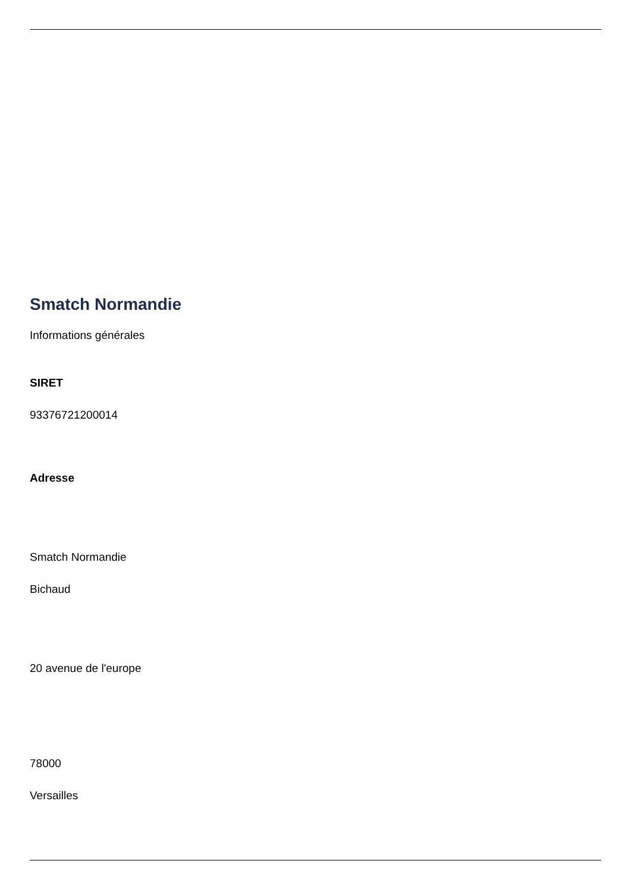Smatch Normandie
Informations générales
SIRET
93376721200014
Adresse
Smatch Normandie
Bichaud
20 avenue de l'europe
78000
Versailles